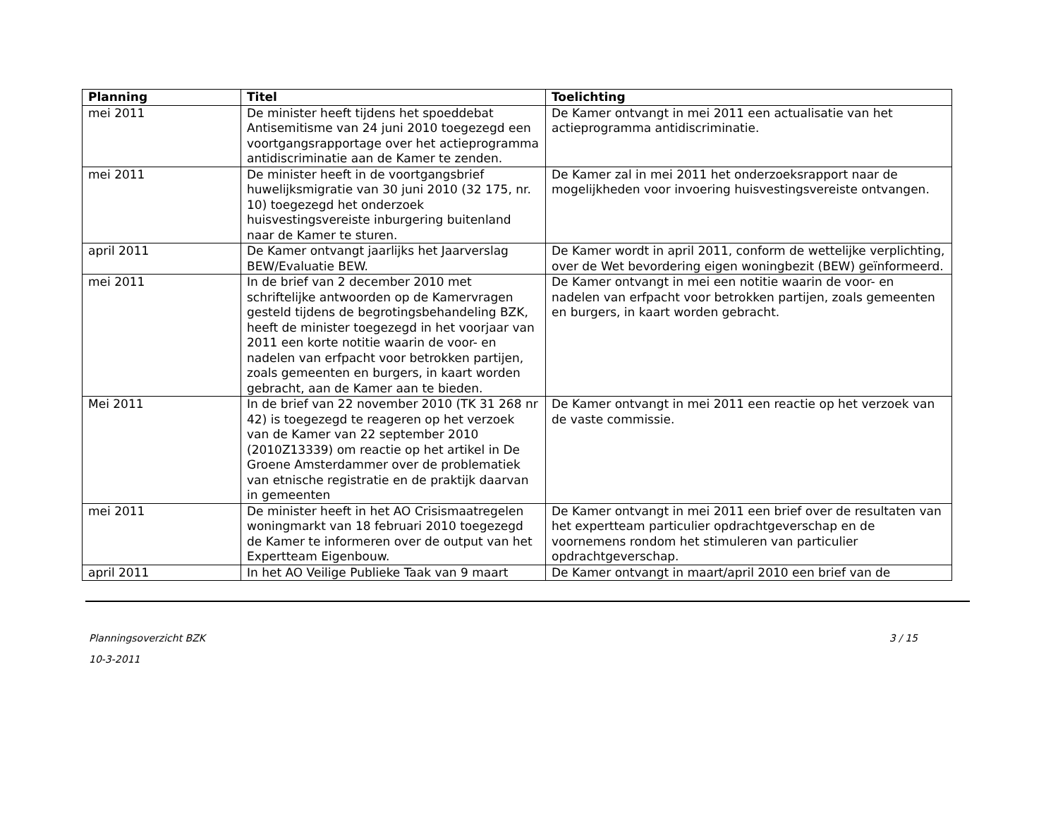| Planning | Titel | Toelichting |
| --- | --- | --- |
| mei 2011 | De minister heeft tijdens het spoeddebat Antisemitisme van 24 juni 2010 toegezegd een voortgangsrapportage over het actieprogramma antidiscriminatie aan de Kamer te zenden. | De Kamer ontvangt in mei 2011 een actualisatie van het actieprogramma antidiscriminatie. |
| mei 2011 | De minister heeft in de voortgangsbrief huwelijksmigratie van 30 juni 2010 (32 175, nr. 10) toegezegd het onderzoek huisvestingsvereiste inburgering buitenland naar de Kamer te sturen. | De Kamer zal in mei 2011 het onderzoeksrapport naar de mogelijkheden voor invoering huisvestingsvereiste ontvangen. |
| april 2011 | De Kamer ontvangt jaarlijks het Jaarverslag BEW/Evaluatie BEW. | De Kamer wordt in april 2011, conform de wettelijke verplichting, over de Wet bevordering eigen woningbezit (BEW) geïnformeerd. |
| mei 2011 | In de brief van 2 december 2010 met schriftelijke antwoorden op de Kamervragen gesteld tijdens de begrotingsbehandeling BZK, heeft de minister toegezegd in het voorjaar van 2011 een korte notitie waarin de voor- en nadelen van erfpacht voor betrokken partijen, zoals gemeenten en burgers, in kaart worden gebracht, aan de Kamer aan te bieden. | De Kamer ontvangt in mei een notitie waarin de voor- en nadelen van erfpacht voor betrokken partijen, zoals gemeenten en burgers, in kaart worden gebracht. |
| Mei 2011 | In de brief van 22 november 2010 (TK 31 268 nr 42) is toegezegd te reageren op het verzoek van de Kamer van 22 september 2010 (2010Z13339) om reactie op het artikel in De Groene Amsterdammer over de problematiek van etnische registratie en de praktijk daarvan in gemeenten | De Kamer ontvangt in mei 2011 een reactie op het verzoek van de vaste commissie. |
| mei 2011 | De minister heeft in het AO Crisismaatregelen woningmarkt van 18 februari 2010 toegezegd de Kamer te informeren over de output van het Expertteam Eigenbouw. | De Kamer ontvangt in mei 2011 een brief over de resultaten van het expertteam particulier opdrachtgeverschap en de voornemens rondom het stimuleren van particulier opdrachtgeverschap. |
| april 2011 | In het AO Veilige Publieke Taak van 9 maart | De Kamer ontvangt in maart/april 2010 een brief van de |
Planningsoverzicht BZK 3 / 15
10-3-2011